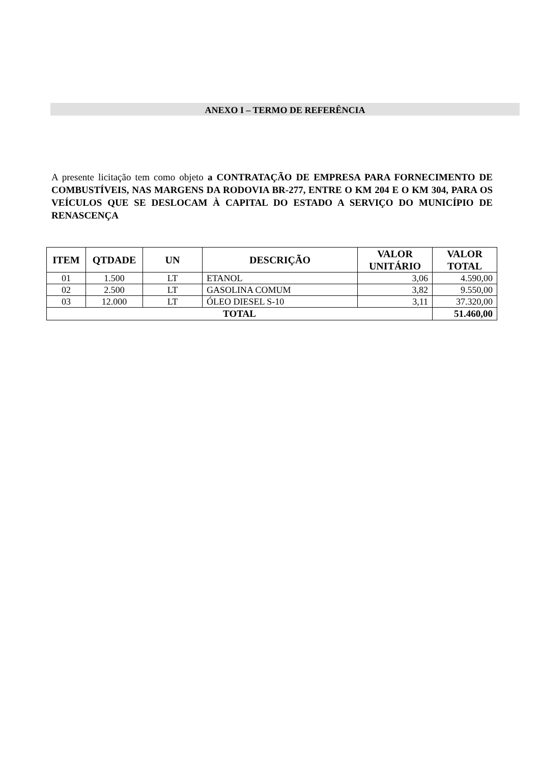ANEXO I – TERMO DE REFERÊNCIA
A presente licitação tem como objeto a CONTRATAÇÃO DE EMPRESA PARA FORNECIMENTO DE COMBUSTÍVEIS, NAS MARGENS DA RODOVIA BR-277, ENTRE O KM 204 E O KM 304, PARA OS VEÍCULOS QUE SE DESLOCAM À CAPITAL DO ESTADO A SERVIÇO DO MUNICÍPIO DE RENASCENÇA
| ITEM | QTDADE | UN | DESCRIÇÃO | VALOR UNITÁRIO | VALOR TOTAL |
| --- | --- | --- | --- | --- | --- |
| 01 | 1.500 | LT | ETANOL | 3,06 | 4.590,00 |
| 02 | 2.500 | LT | GASOLINA COMUM | 3,82 | 9.550,00 |
| 03 | 12.000 | LT | ÓLEO DIESEL S-10 | 3,11 | 37.320,00 |
| TOTAL | | | | | 51.460,00 |